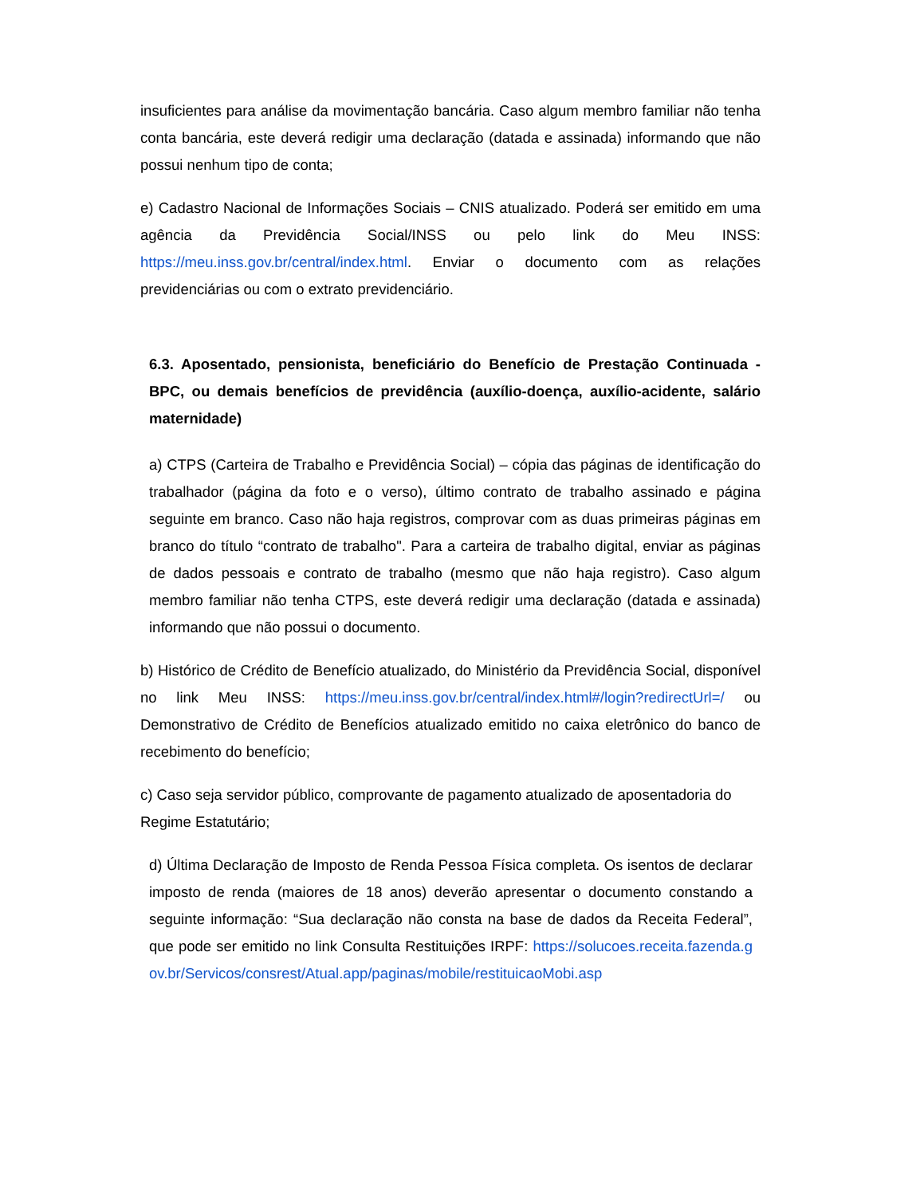insuficientes para análise da movimentação bancária. Caso algum membro familiar não tenha conta bancária, este deverá redigir uma declaração (datada e assinada) informando que não possui nenhum tipo de conta;
e) Cadastro Nacional de Informações Sociais – CNIS atualizado. Poderá ser emitido em uma agência da Previdência Social/INSS ou pelo link do Meu INSS: https://meu.inss.gov.br/central/index.html. Enviar o documento com as relações previdenciárias ou com o extrato previdenciário.
6.3. Aposentado, pensionista, beneficiário do Benefício de Prestação Continuada - BPC, ou demais benefícios de previdência (auxílio-doença, auxílio-acidente, salário maternidade)
a) CTPS (Carteira de Trabalho e Previdência Social) – cópia das páginas de identificação do trabalhador (página da foto e o verso), último contrato de trabalho assinado e página seguinte em branco. Caso não haja registros, comprovar com as duas primeiras páginas em branco do título “contrato de trabalho". Para a carteira de trabalho digital, enviar as páginas de dados pessoais e contrato de trabalho (mesmo que não haja registro). Caso algum membro familiar não tenha CTPS, este deverá redigir uma declaração (datada e assinada) informando que não possui o documento.
b) Histórico de Crédito de Benefício atualizado, do Ministério da Previdência Social, disponível no link Meu INSS: https://meu.inss.gov.br/central/index.html#/login?redirectUrl=/ ou Demonstrativo de Crédito de Benefícios atualizado emitido no caixa eletrônico do banco de recebimento do benefício;
c) Caso seja servidor público, comprovante de pagamento atualizado de aposentadoria do Regime Estatutário;
d) Última Declaração de Imposto de Renda Pessoa Física completa. Os isentos de declarar imposto de renda (maiores de 18 anos) deverão apresentar o documento constando a seguinte informação: “Sua declaração não consta na base de dados da Receita Federal”, que pode ser emitido no link Consulta Restituições IRPF: https://solucoes.receita.fazenda.gov.br/Servicos/consrest/Atual.app/paginas/mobile/restituicaoMobi.asp